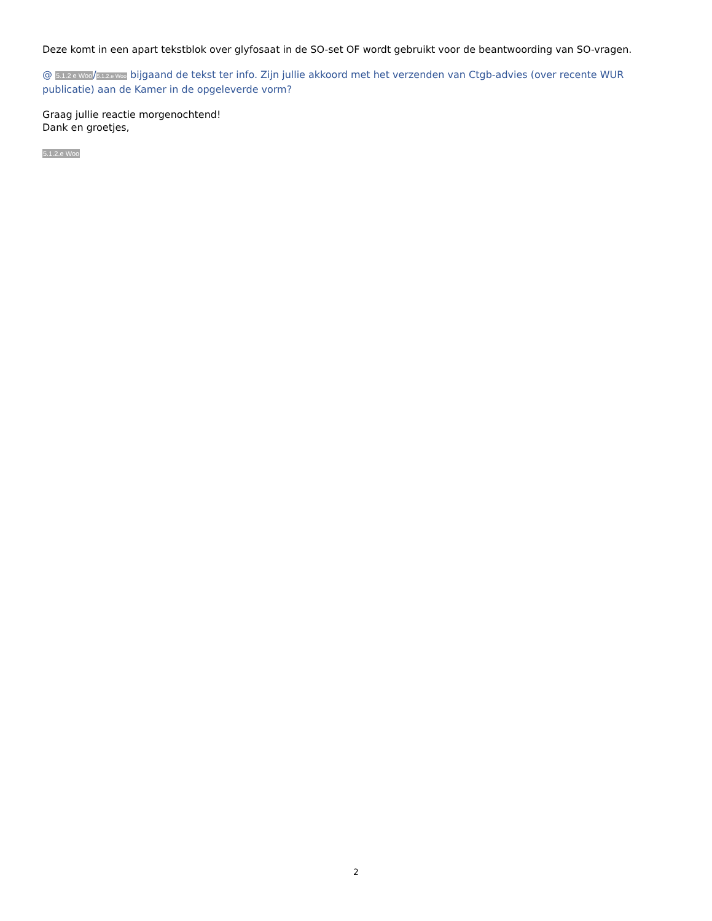Deze komt in een apart tekstblok over glyfosaat in de SO-set OF wordt gebruikt voor de beantwoording van SO-vragen.
@ 5.1.2 e Woo/5.1.2.e Woo bijgaand de tekst ter info. Zijn jullie akkoord met het verzenden van Ctgb-advies (over recente WUR publicatie) aan de Kamer in de opgeleverde vorm?
Graag jullie reactie morgenochtend!
Dank en groetjes,
5.1.2.e Woo
2